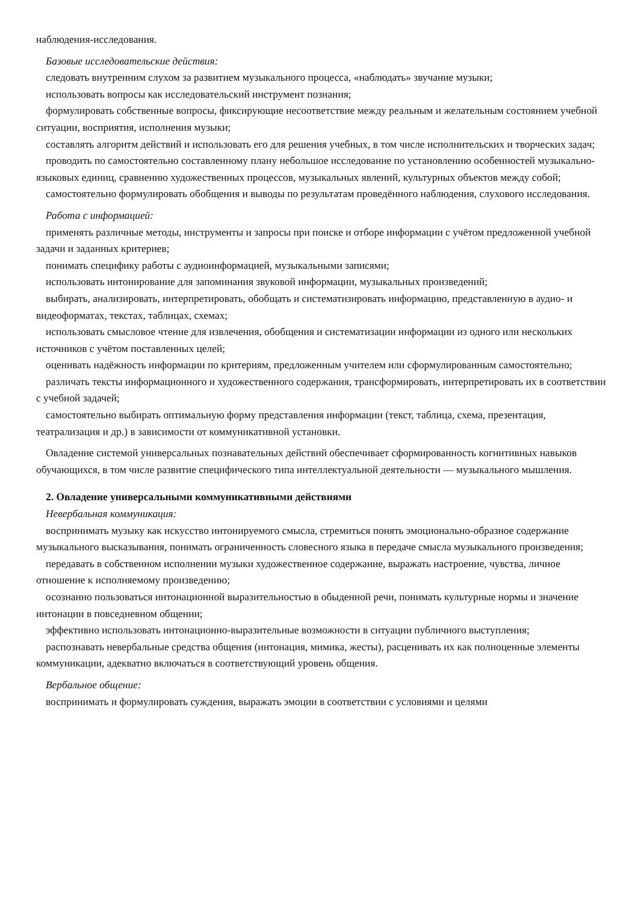наблюдения-исследования.
Базовые исследовательские действия:
следовать внутренним слухом за развитием музыкального процесса, «наблюдать» звучание музыки;
использовать вопросы как исследовательский инструмент познания;
формулировать собственные вопросы, фиксирующие несоответствие между реальным и желательным состоянием учебной ситуации, восприятия, исполнения музыки;
составлять алгоритм действий и использовать его для решения учебных, в том числе исполнительских и творческих задач;
проводить по самостоятельно составленному плану небольшое исследование по установлению особенностей музыкально-языковых единиц, сравнению художественных процессов, музыкальных явлений, культурных объектов между собой;
самостоятельно формулировать обобщения и выводы по результатам проведённого наблюдения, слухового исследования.
Работа с информацией:
применять различные методы, инструменты и запросы при поиске и отборе информации с учётом предложенной учебной задачи и заданных критериев;
понимать специфику работы с аудиоинформацией, музыкальными записями;
использовать интонирование для запоминания звуковой информации, музыкальных произведений;
выбирать, анализировать, интерпретировать, обобщать и систематизировать информацию, представленную в аудио- и видеоформатах, текстах, таблицах, схемах;
использовать смысловое чтение для извлечения, обобщения и систематизации информации из одного или нескольких источников с учётом поставленных целей;
оценивать надёжность информации по критериям, предложенным учителем или сформулированным самостоятельно;
различать тексты информационного и художественного содержания, трансформировать, интерпретировать их в соответствии с учебной задачей;
самостоятельно выбирать оптимальную форму представления информации (текст, таблица, схема, презентация, театрализация и др.) в зависимости от коммуникативной установки.
Овладение системой универсальных познавательных действий обеспечивает сформированность когнитивных навыков обучающихся, в том числе развитие специфического типа интеллектуальной деятельности — музыкального мышления.
2. Овладение универсальными коммуникативными действиями
Невербальная коммуникация:
воспринимать музыку как искусство интонируемого смысла, стремиться понять эмоционально-образное содержание музыкального высказывания, понимать ограниченность словесного языка в передаче смысла музыкального произведения;
передавать в собственном исполнении музыки художественное содержание, выражать настроение, чувства, личное отношение к исполняемому произведению;
осознанно пользоваться интонационной выразительностью в обыденной речи, понимать культурные нормы и значение интонации в повседневном общении;
эффективно использовать интонационно-выразительные возможности в ситуации публичного выступления;
распознавать невербальные средства общения (интонация, мимика, жесты), расценивать их как полноценные элементы коммуникации, адекватно включаться в соответствующий уровень общения.
Вербальное общение:
воспринимать и формулировать суждения, выражать эмоции в соответствии с условиями и целями